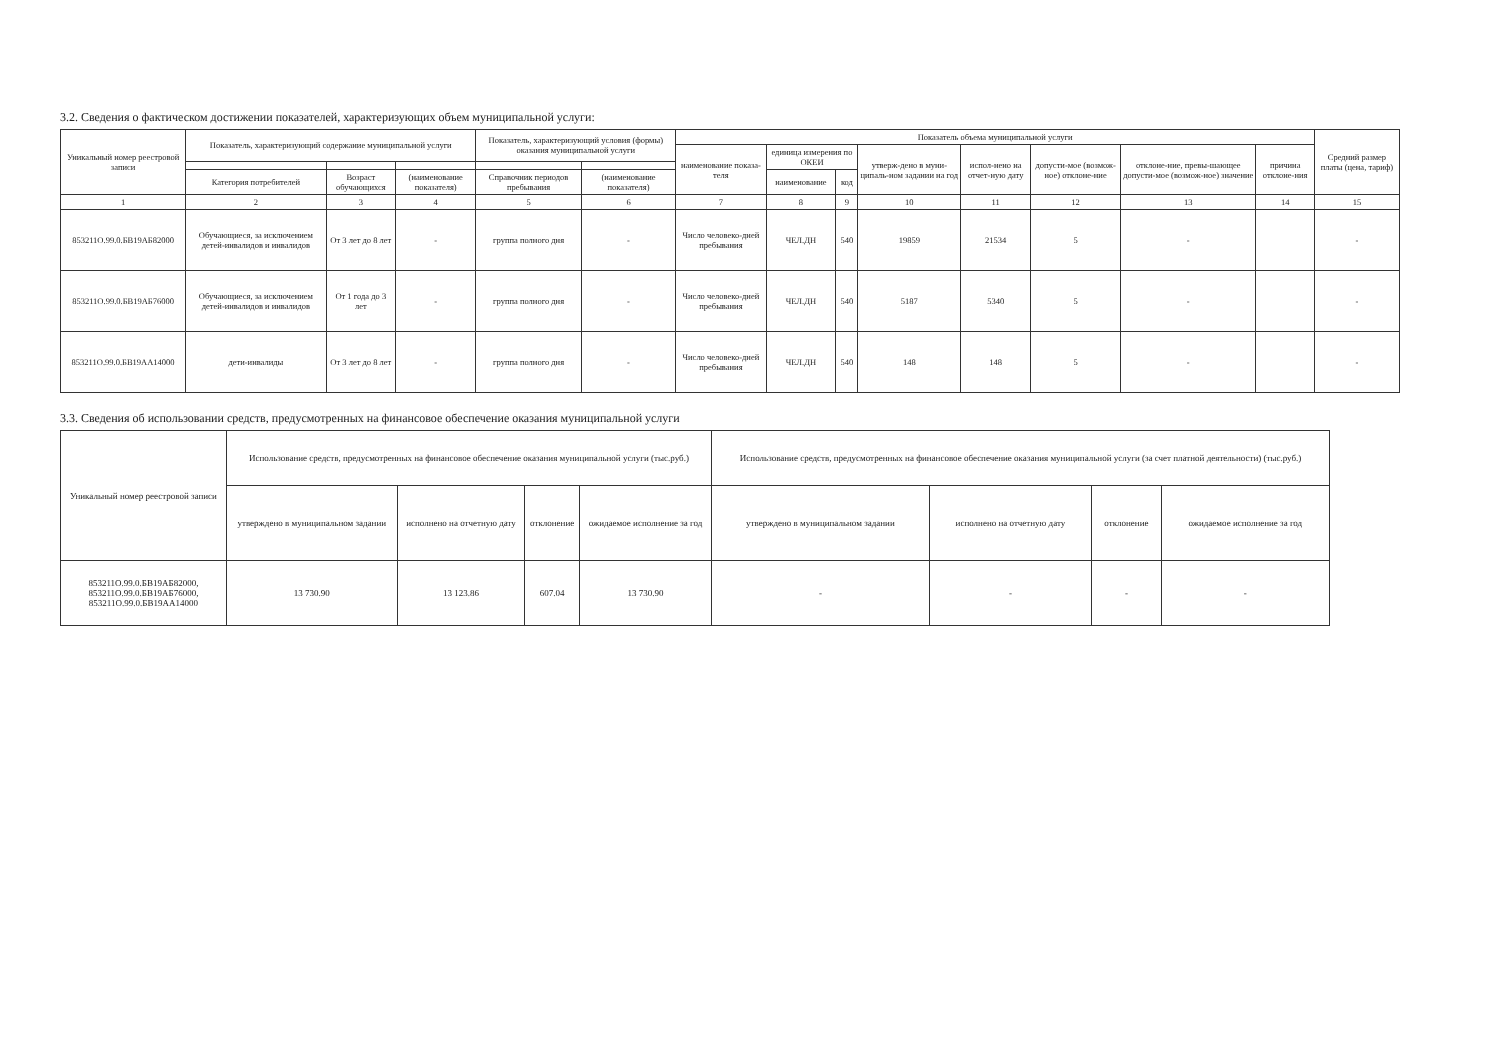3.2. Сведения о фактическом достижении показателей, характеризующих объем муниципальной услуги:
| Уникальный номер реестровой записи | Показатель, характеризующий содержание муниципальной услуги | | | Показатель, характеризующий условия (формы) оказания муниципальной услуги | | Показатель объема муниципальной услуги | | | | | | | | Средний размер платы (цена, тариф) |
| --- | --- | --- | --- | --- | --- | --- | --- | --- | --- | --- | --- | --- | --- | --- |
| | | | | | | наименование показа-теля | единица измерения по ОКЕИ | | утверж-дено в муни-ципаль-ном задании на год | испол-нено на отчет-ную дату | допусти-мое (возмож-ное) отклоне-ние | отклоне-ние, превы-шающее допусти-мое (возмож-ное) значение | причина отклоне-ния | |
| | Категория потребителей | Возраст обучающихся | (наименование показателя) | Справочник периодов пребывания | (наименование показателя) | | наименование | код | | | | | | |
| 1 | 2 | 3 | 4 | 5 | 6 | 7 | 8 | 9 | 10 | 11 | 12 | 13 | 14 | 15 |
| 853211О.99.0.БВ19АБ82000 | Обучающиеся, за исключением детей-инвалидов и инвалидов | От 3 лет до 8 лет | - | группа полного дня | - | Число человеко-дней пребывания | ЧЕЛ.ДН | 540 | 19859 | 21534 | 5 | - | | - |
| 853211О.99.0.БВ19АБ76000 | Обучающиеся, за исключением детей-инвалидов и инвалидов | От 1 года до 3 лет | - | группа полного дня | - | Число человеко-дней пребывания | ЧЕЛ.ДН | 540 | 5187 | 5340 | 5 | - | | - |
| 853211О.99.0.БВ19АА14000 | дети-инвалиды | От 3 лет до 8 лет | - | группа полного дня | - | Число человеко-дней пребывания | ЧЕЛ.ДН | 540 | 148 | 148 | 5 | - | | - |
3.3. Сведения об использовании средств, предусмотренных на финансовое обеспечение оказания муниципальной услуги
| Уникальный номер реестровой записи | Использование средств, предусмотренных на финансовое обеспечение оказания муниципальной услуги (тыс.руб.) | | | | Использование средств, предусмотренных на финансовое обеспечение оказания муниципальной услуги (за счет платной деятельности) (тыс.руб.) | | | |
| --- | --- | --- | --- | --- | --- | --- | --- | --- |
| | утверждено в муниципальном задании | исполнено на отчетную дату | отклонение | ожидаемое исполнение за год | утверждено в муниципальном задании | исполнено на отчетную дату | отклонение | ожидаемое исполнение за год |
| 853211О.99.0.БВ19АБ82000, 853211О.99.0.БВ19АБ76000, 853211О.99.0.БВ19АА14000 | 13 730.90 | 13 123.86 | 607.04 | 13 730.90 | - | - | - | - |